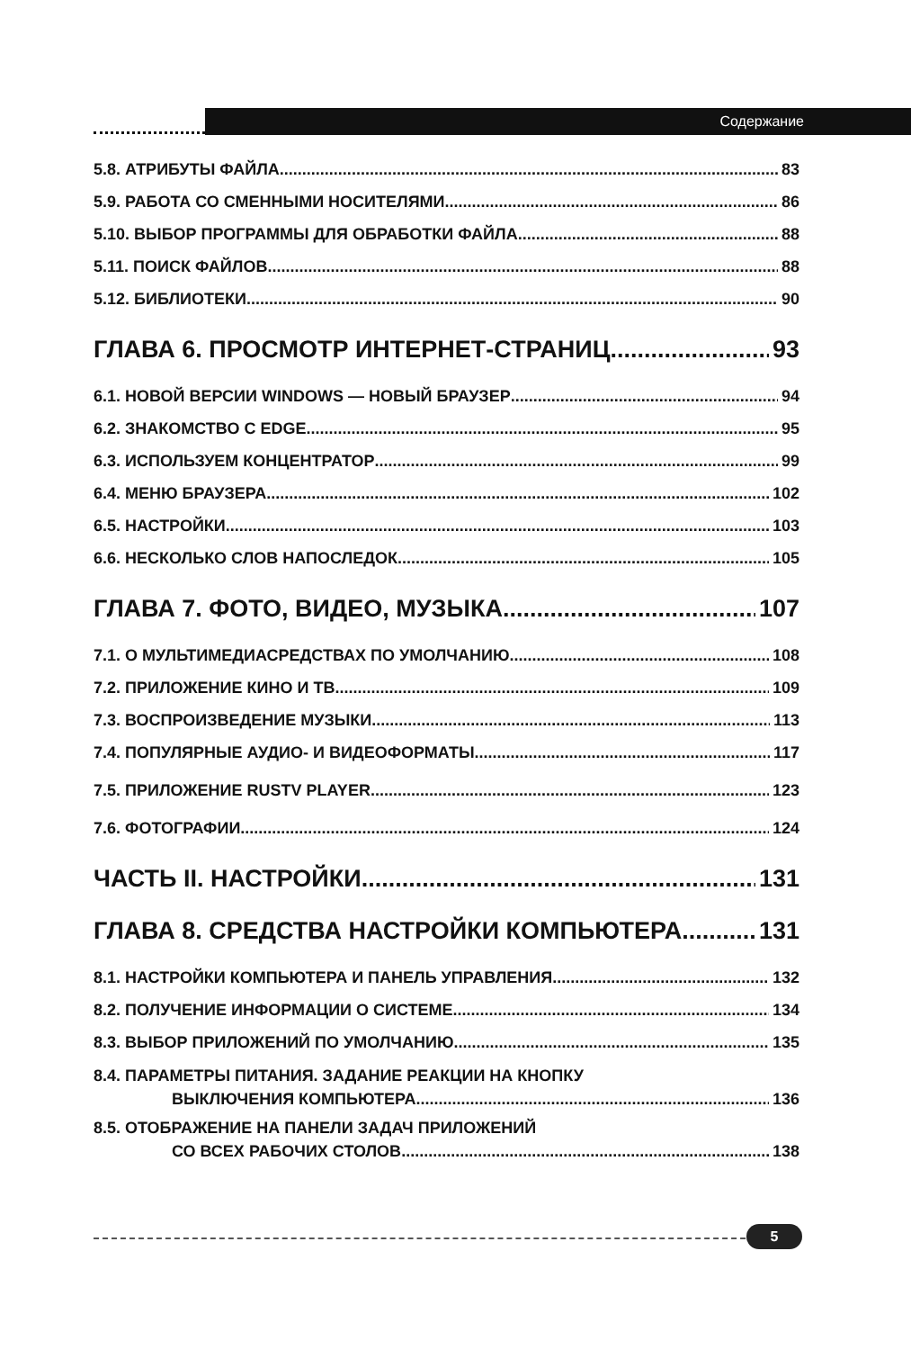Содержание
5.8. АТРИБУТЫ ФАЙЛА 83
5.9. РАБОТА СО СМЕННЫМИ НОСИТЕЛЯМИ 86
5.10. ВЫБОР ПРОГРАММЫ ДЛЯ ОБРАБОТКИ ФАЙЛА 88
5.11. ПОИСК ФАЙЛОВ 88
5.12. БИБЛИОТЕКИ 90
ГЛАВА 6. ПРОСМОТР ИНТЕРНЕТ-СТРАНИЦ 93
6.1. НОВОЙ ВЕРСИИ WINDOWS — НОВЫЙ БРАУЗЕР 94
6.2. ЗНАКОМСТВО С EDGE 95
6.3. ИСПОЛЬЗУЕМ КОНЦЕНТРАТОР 99
6.4. МЕНЮ БРАУЗЕРА 102
6.5. НАСТРОЙКИ 103
6.6. НЕСКОЛЬКО СЛОВ НАПОСЛЕДОК 105
ГЛАВА 7. ФОТО, ВИДЕО, МУЗЫКА 107
7.1. О МУЛЬТИМЕДИАСРЕДСТВАХ ПО УМОЛЧАНИЮ 108
7.2. ПРИЛОЖЕНИЕ КИНО И ТВ 109
7.3. ВОСПРОИЗВЕДЕНИЕ МУЗЫКИ 113
7.4. ПОПУЛЯРНЫЕ АУДИО- И ВИДЕОФОРМАТЫ 117
7.5. ПРИЛОЖЕНИЕ RUSTV PLAYER 123
7.6. ФОТОГРАФИИ 124
ЧАСТЬ II. НАСТРОЙКИ 131
ГЛАВА 8. СРЕДСТВА НАСТРОЙКИ КОМПЬЮТЕРА 131
8.1. НАСТРОЙКИ КОМПЬЮТЕРА И ПАНЕЛЬ УПРАВЛЕНИЯ 132
8.2. ПОЛУЧЕНИЕ ИНФОРМАЦИИ О СИСТЕМЕ 134
8.3. ВЫБОР ПРИЛОЖЕНИЙ ПО УМОЛЧАНИЮ 135
8.4. ПАРАМЕТРЫ ПИТАНИЯ. ЗАДАНИЕ РЕАКЦИИ НА КНОПКУ
ВЫКЛЮЧЕНИЯ КОМПЬЮТЕРА 136
8.5. ОТОБРАЖЕНИЕ НА ПАНЕЛИ ЗАДАЧ ПРИЛОЖЕНИЙ
СО ВСЕХ РАБОЧИХ СТОЛОВ 138
5